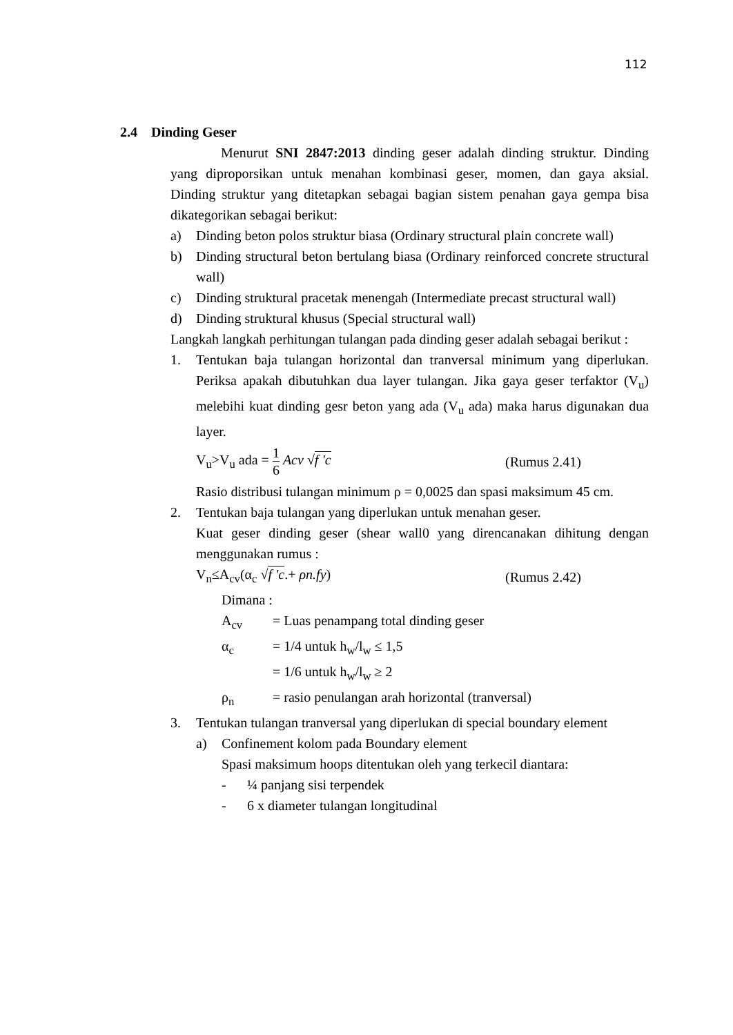112
2.4 Dinding Geser
Menurut SNI 2847:2013 dinding geser adalah dinding struktur. Dinding yang diproporsikan untuk menahan kombinasi geser, momen, dan gaya aksial. Dinding struktur yang ditetapkan sebagai bagian sistem penahan gaya gempa bisa dikategorikan sebagai berikut:
a) Dinding beton polos struktur biasa (Ordinary structural plain concrete wall)
b) Dinding structural beton bertulang biasa (Ordinary reinforced concrete structural wall)
c) Dinding struktural pracetak menengah (Intermediate precast structural wall)
d) Dinding struktural khusus (Special structural wall)
Langkah langkah perhitungan tulangan pada dinding geser adalah sebagai berikut :
1. Tentukan baja tulangan horizontal dan tranversal minimum yang diperlukan. Periksa apakah dibutuhkan dua layer tulangan. Jika gaya geser terfaktor (V<sub>u</sub>) melebihi kuat dinding gesr beton yang ada (V<sub>u</sub> ada) maka harus digunakan dua layer.
V<sub>u</sub>>V<sub>u</sub> ada = 1 6 Acv √f 'c (Rumus 2.41)
Rasio distribusi tulangan minimum ρ = 0,0025 dan spasi maksimum 45 cm.
2. Tentukan baja tulangan yang diperlukan untuk menahan geser.
Kuat geser dinding geser (shear wall0 yang direncanakan dihitung dengan menggunakan rumus :
V<sub>n</sub>≤A<sub>cv</sub>(α<sub>c</sub> √f 'c.+ ρn.fy) (Rumus 2.42)
Dimana :
A<sub>cv</sub> = Luas penampang total dinding geser
α<sub>c</sub> = 1/4 untuk h<sub>w</sub>/l<sub>w</sub> ≤ 1,5
= 1/6 untuk h<sub>w</sub>/l<sub>w</sub> ≥ 2
ρ<sub>n</sub> = rasio penulangan arah horizontal (tranversal)
3. Tentukan tulangan tranversal yang diperlukan di special boundary element
a) Confinement kolom pada Boundary element
Spasi maksimum hoops ditentukan oleh yang terkecil diantara:
- ¼ panjang sisi terpendek
- 6 x diameter tulangan longitudinal